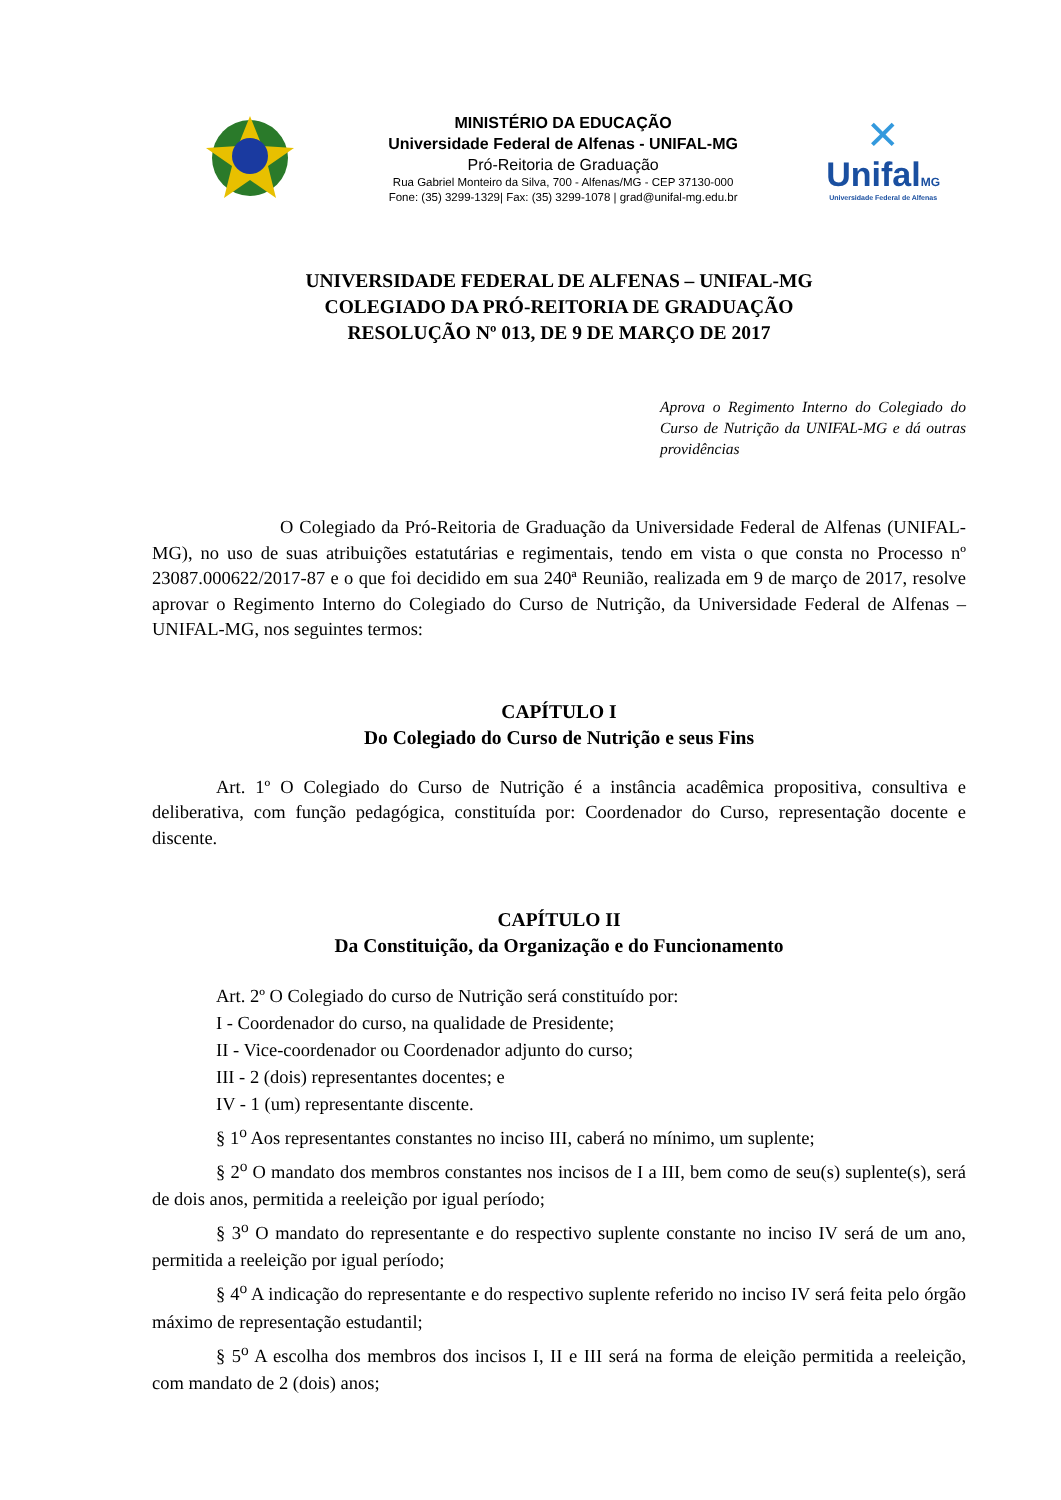MINISTÉRIO DA EDUCAÇÃO
Universidade Federal de Alfenas - UNIFAL-MG
Pró-Reitoria de Graduação
Rua Gabriel Monteiro da Silva, 700 - Alfenas/MG - CEP 37130-000
Fone: (35) 3299-1329| Fax: (35) 3299-1078 | grad@unifal-mg.edu.br
✕
UnifalMG
Universidade Federal de Alfenas
UNIVERSIDADE FEDERAL DE ALFENAS – UNIFAL-MG
COLEGIADO DA PRÓ-REITORIA DE GRADUAÇÃO
RESOLUÇÃO Nº 013, DE 9 DE MARÇO DE 2017
Aprova o Regimento Interno do Colegiado do Curso de Nutrição da UNIFAL-MG e dá outras providências
O Colegiado da Pró-Reitoria de Graduação da Universidade Federal de Alfenas (UNIFAL-MG), no uso de suas atribuições estatutárias e regimentais, tendo em vista o que consta no Processo nº 23087.000622/2017-87 e o que foi decidido em sua 240ª Reunião, realizada em 9 de março de 2017, resolve aprovar o Regimento Interno do Colegiado do Curso de Nutrição, da Universidade Federal de Alfenas – UNIFAL-MG, nos seguintes termos:
CAPÍTULO I
Do Colegiado do Curso de Nutrição e seus Fins
Art. 1º O Colegiado do Curso de Nutrição é a instância acadêmica propositiva, consultiva e deliberativa, com função pedagógica, constituída por: Coordenador do Curso, representação docente e discente.
CAPÍTULO II
Da Constituição, da Organização e do Funcionamento
Art. 2º O Colegiado do curso de Nutrição será constituído por:
I - Coordenador do curso, na qualidade de Presidente;
II - Vice-coordenador ou Coordenador adjunto do curso;
III - 2 (dois) representantes docentes; e
IV - 1 (um) representante discente.
§ 1<sup>o</sup> Aos representantes constantes no inciso III, caberá no mínimo, um suplente;
§ 2<sup>o</sup> O mandato dos membros constantes nos incisos de I a III, bem como de seu(s) suplente(s), será de dois anos, permitida a reeleição por igual período;
§ 3<sup>o</sup> O mandato do representante e do respectivo suplente constante no inciso IV será de um ano, permitida a reeleição por igual período;
§ 4<sup>o</sup> A indicação do representante e do respectivo suplente referido no inciso IV será feita pelo órgão máximo de representação estudantil;
§ 5<sup>o</sup> A escolha dos membros dos incisos I, II e III será na forma de eleição permitida a reeleição, com mandato de 2 (dois) anos;